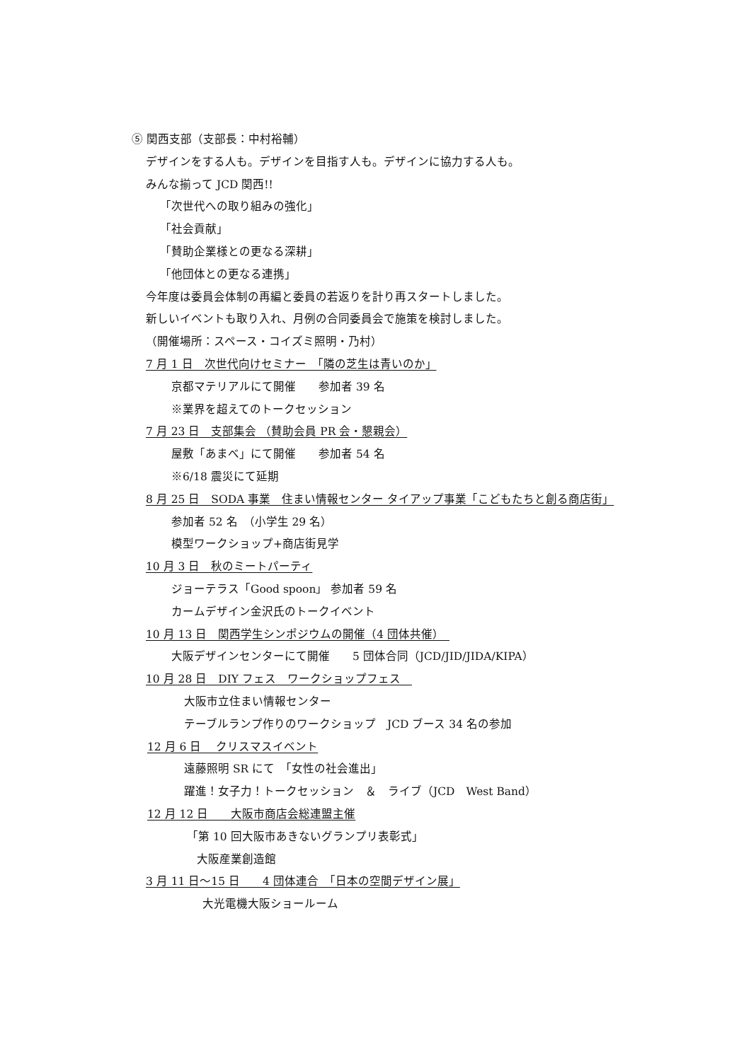⑤ 関西支部（支部長：中村裕輔）
デザインをする人も。デザインを目指す人も。デザインに協力する人も。
みんな揃って JCD 関西!!
「次世代への取り組みの強化」
「社会貢献」
「賛助企業様との更なる深耕」
「他団体との更なる連携」
今年度は委員会体制の再編と委員の若返りを計り再スタートしました。
新しいイベントも取り入れ、月例の合同委員会で施策を検討しました。
（開催場所：スペース・コイズミ照明・乃村）
7 月 1 日　次世代向けセミナー　「隣の芝生は青いのか」
京都マテリアルにて開催　　参加者 39 名
※業界を超えてのトークセッション
7 月 23 日　支部集会 （賛助会員 PR 会・懇親会）
屋敷「あまべ」にて開催　　参加者 54 名
※6/18 震災にて延期
8 月 25 日　SODA 事業　住まい情報センター タイアップ事業「こどもたちと創る商店街」
参加者 52 名　（小学生 29 名）
模型ワークショップ+商店街見学
10 月 3 日　秋のミートパーティ
ジョーテラス「Good spoon」 参加者 59 名
カームデザイン金沢氏のトークイベント
10 月 13 日　関西学生シンポジウムの開催（4 団体共催）　
大阪デザインセンターにて開催　　5 団体合同（JCD/JID/JIDA/KIPA）
10 月 28 日　DIY フェス　ワークショップフェス　
大阪市立住まい情報センター
テーブルランプ作りのワークショップ　JCD ブース 34 名の参加
12 月 6 日　 クリスマスイベント
遠藤照明 SR にて　「女性の社会進出」
躍進！女子力！トークセッション　＆　ライブ（JCD　West Band）
12 月 12 日　　大阪市商店会総連盟主催
「第 10 回大阪市あきないグランプリ表彰式」
大阪産業創造館
3 月 11 日～15 日　　4 団体連合　「日本の空間デザイン展」
大光電機大阪ショールーム